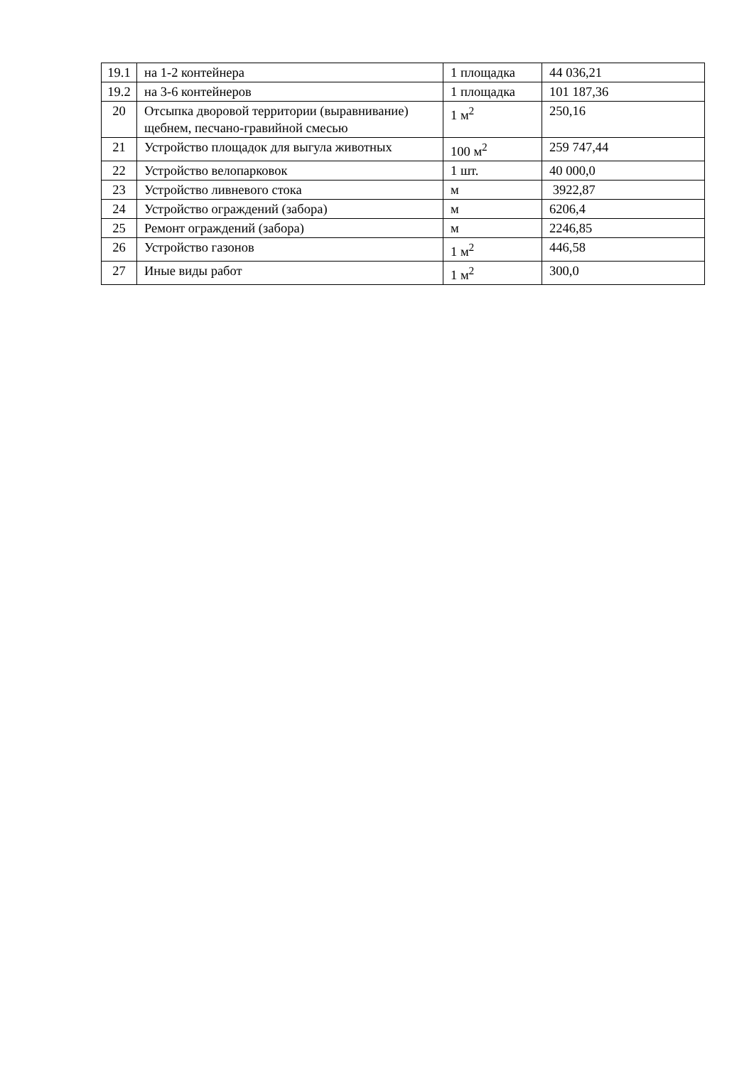| 19.1 | на 1-2 контейнера | 1 площадка | 44 036,21 |
| 19.2 | на 3-6 контейнеров | 1 площадка | 101 187,36 |
| 20 | Отсыпка дворовой территории (выравнивание) щебнем, песчано-гравийной смесью | 1 м<sup>2</sup> | 250,16 |
| 21 | Устройство площадок для выгула животных | 100 м<sup>2</sup> | 259 747,44 |
| 22 | Устройство велопарковок | 1 шт. | 40 000,0 |
| 23 | Устройство ливневого стока | м | 3922,87 |
| 24 | Устройство ограждений (забора) | м | 6206,4 |
| 25 | Ремонт ограждений (забора) | м | 2246,85 |
| 26 | Устройство газонов | 1 м<sup>2</sup> | 446,58 |
| 27 | Иные виды работ | 1 м<sup>2</sup> | 300,0 |